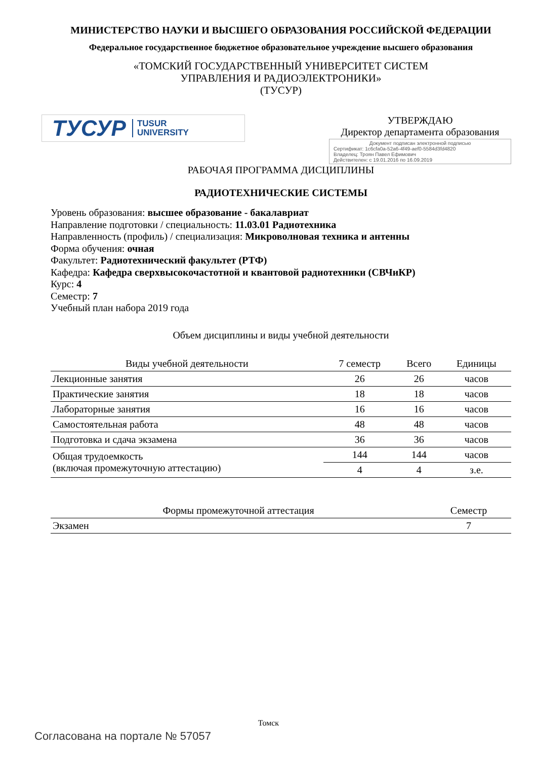МИНИСТЕРСТВО НАУКИ И ВЫСШЕГО ОБРАЗОВАНИЯ РОССИЙСКОЙ ФЕДЕРАЦИИ
Федеральное государственное бюджетное образовательное учреждение высшего образования
«ТОМСКИЙ ГОСУДАРСТВЕННЫЙ УНИВЕРСИТЕТ СИСТЕМ
УПРАВЛЕНИЯ И РАДИОЭЛЕКТРОНИКИ»
(ТУСУР)
ТУСУР TUSUR
UNIVERSITY
УТВЕРЖДАЮ
Директор департамента образования
Документ подписан электронной подписью
Сертификат: 1c6cfa0a-52a6-4f49-aef0-5584d3fd4820
Владелец: Троян Павел Ефимович
Действителен: с 19.01.2016 по 16.09.2019
РАБОЧАЯ ПРОГРАММА ДИСЦИПЛИНЫ
РАДИОТЕХНИЧЕСКИЕ СИСТЕМЫ
Уровень образования: высшее образование - бакалавриат
Направление подготовки / специальность: 11.03.01 Радиотехника
Направленность (профиль) / специализация: Микроволновая техника и антенны
Форма обучения: очная
Факультет: Радиотехнический факультет (РТФ)
Кафедра: Кафедра сверхвысокочастотной и квантовой радиотехники (СВЧиКР)
Курс: 4
Семестр: 7
Учебный план набора 2019 года
Объем дисциплины и виды учебной деятельности
| Виды учебной деятельности | 7 семестр | Всего | Единицы |
| --- | --- | --- | --- |
| Лекционные занятия | 26 | 26 | часов |
| Практические занятия | 18 | 18 | часов |
| Лабораторные занятия | 16 | 16 | часов |
| Самостоятельная работа | 48 | 48 | часов |
| Подготовка и сдача экзамена | 36 | 36 | часов |
| Общая трудоемкость (включая промежуточную аттестацию) | 144 | 144 | часов |
| | 4 | 4 | з.е. |
| Формы промежуточной аттестация | Семестр |
| --- | --- |
| Экзамен | 7 |
Томск
Согласована на портале № 57057